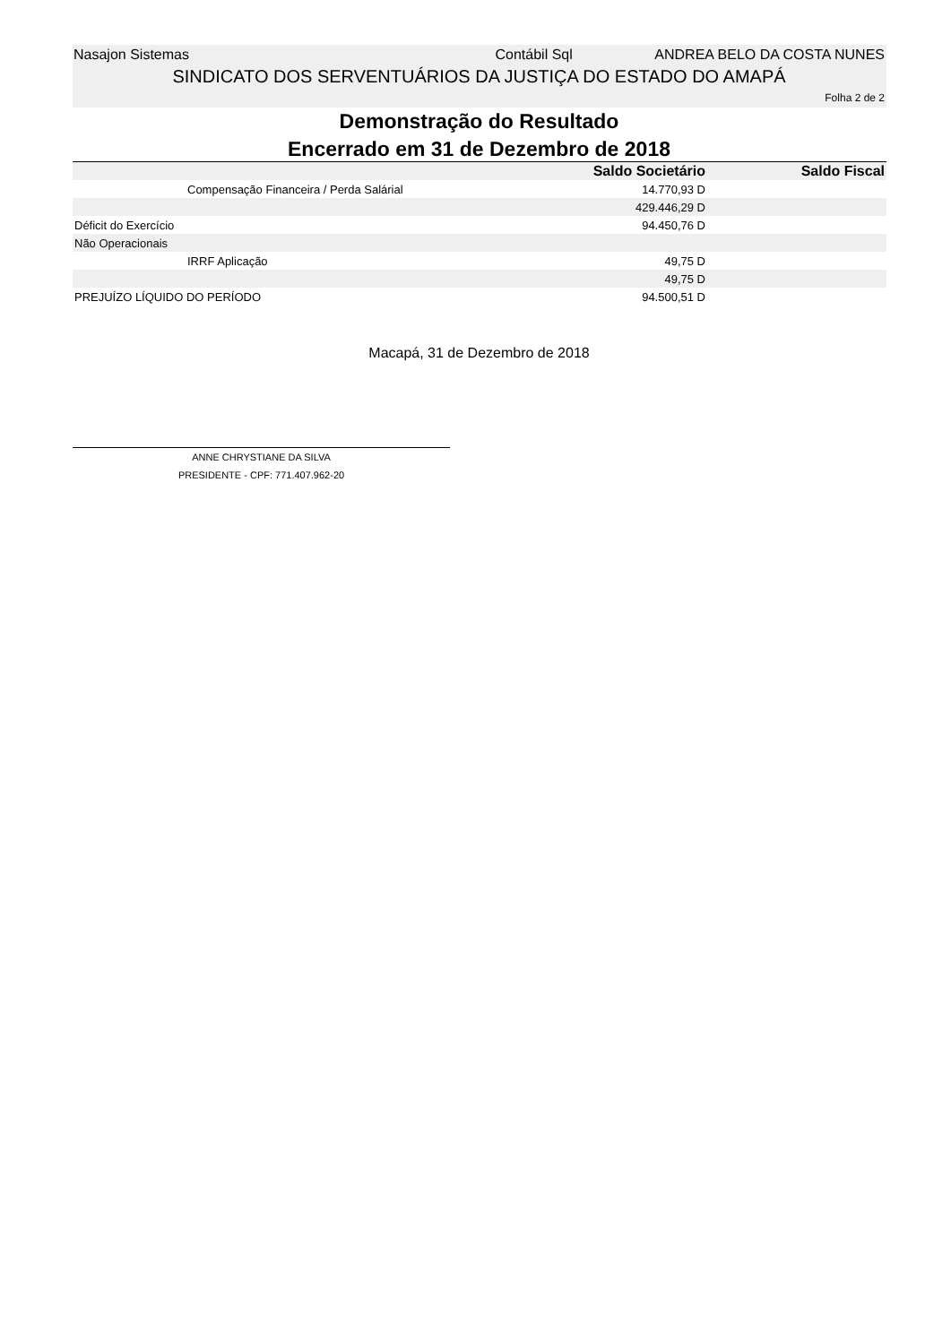Nasajon Sistemas Contábil Sql ANDREA BELO DA COSTA NUNES
SINDICATO DOS SERVENTUÁRIOS DA JUSTIÇA DO ESTADO DO AMAPÁ
Folha 2 de 2
Demonstração do Resultado
Encerrado em 31 de Dezembro de 2018
| | Saldo Societário | Saldo Fiscal |
| --- | --- | --- |
| Compensação Financeira / Perda Salárial | 14.770,93 D | |
| | 429.446,29 D | |
| Déficit do Exercício | 94.450,76 D | |
| Não Operacionais | | |
| IRRF Aplicação | 49,75 D | |
| | 49,75 D | |
| PREJUÍZO LÍQUIDO DO PERÍODO | 94.500,51 D | |
Macapá, 31 de Dezembro de 2018
ANNE CHRYSTIANE DA SILVA
PRESIDENTE - CPF: 771.407.962-20